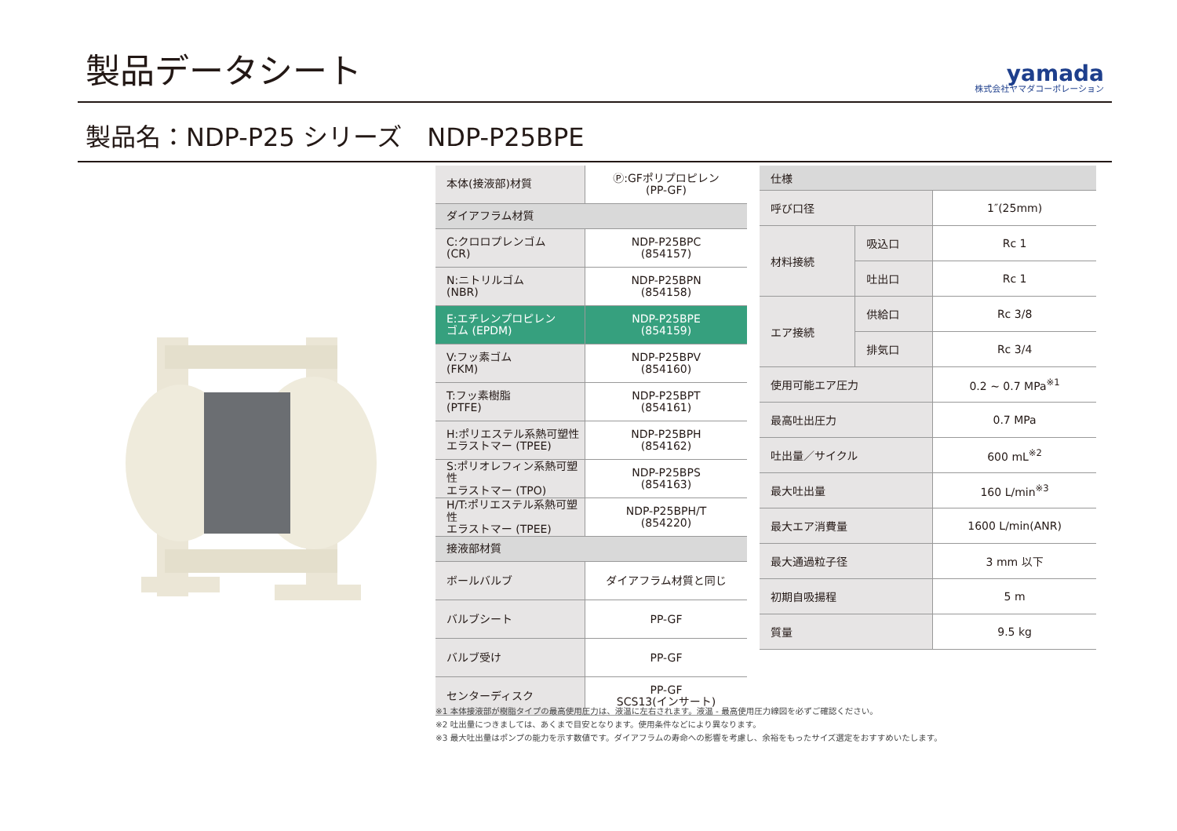製品データシート
yamada
株式会社ヤマダコーポレーション
製品名：NDP-P25 シリーズ　NDP-P25BPE
| 本体(接液部)材質 | Ⓟ:GFポリプロピレン (PP-GF) |
| ダイアフラム材質 | |
| C:クロロプレンゴム (CR) | NDP-P25BPC (854157) |
| N:ニトリルゴム (NBR) | NDP-P25BPN (854158) |
| E:エチレンプロピレン ゴム (EPDM) | NDP-P25BPE (854159) |
| V:フッ素ゴム (FKM) | NDP-P25BPV (854160) |
| T:フッ素樹脂 (PTFE) | NDP-P25BPT (854161) |
| H:ポリエステル系熱可塑性 エラストマー (TPEE) | NDP-P25BPH (854162) |
| S:ポリオレフィン系熱可塑性 エラストマー (TPO) | NDP-P25BPS (854163) |
| H/T:ポリエステル系熱可塑性 エラストマー (TPEE) | NDP-P25BPH/T (854220) |
| 接液部材質 | |
| ボールバルブ | ダイアフラム材質と同じ |
| バルブシート | PP-GF |
| バルブ受け | PP-GF |
| センターディスク | PP-GF SCS13(インサート) |
| 仕様 | | |
| --- | --- | --- |
| 呼び口径 | | 1″(25mm) |
| 材料接続 | 吸込口 | Rc 1 |
| | 吐出口 | Rc 1 |
| エア接続 | 供給口 | Rc 3/8 |
| | 排気口 | Rc 3/4 |
| 使用可能エア圧力 | | 0.2 ~ 0.7 MPa<sup>※1</sup> |
| 最高吐出圧力 | | 0.7 MPa |
| 吐出量／サイクル | | 600 mL<sup>※2</sup> |
| 最大吐出量 | | 160 L/min<sup>※3</sup> |
| 最大エア消費量 | | 1600 L/min(ANR) |
| 最大通過粒子径 | | 3 mm 以下 |
| 初期自吸揚程 | | 5 m |
| 質量 | | 9.5 kg |
※1 本体接液部が樹脂タイプの最高使用圧力は、液温に左右されます。液温 - 最高使用圧力線図を必ずご確認ください。
※2 吐出量につきましては、あくまで目安となります。使用条件などにより異なります。
※3 最大吐出量はポンプの能力を示す数値です。ダイアフラムの寿命への影響を考慮し、余裕をもったサイズ選定をおすすめいたします。